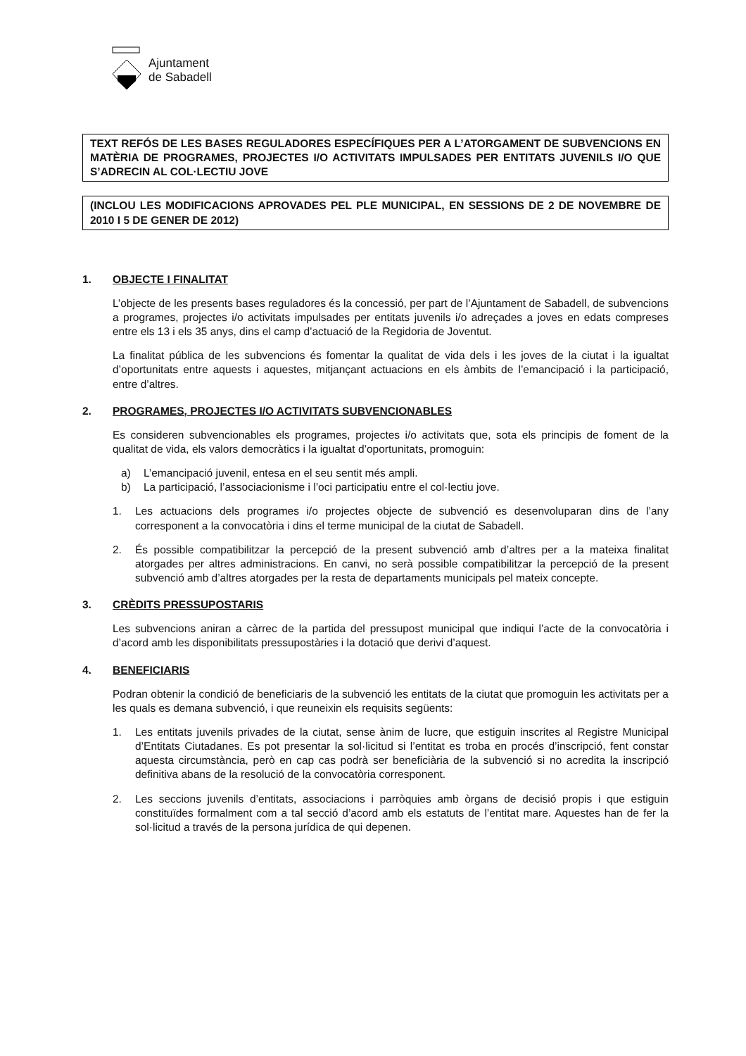Ajuntament
de Sabadell
TEXT REFÓS DE LES BASES REGULADORES ESPECÍFIQUES PER A L’ATORGAMENT DE SUBVENCIONS EN MATÈRIA DE PROGRAMES, PROJECTES I/O ACTIVITATS IMPULSADES PER ENTITATS JUVENILS I/O QUE S’ADRECIN AL COL·LECTIU JOVE
(INCLOU LES MODIFICACIONS APROVADES PEL PLE MUNICIPAL, EN SESSIONS DE 2 DE NOVEMBRE DE 2010 I 5 DE GENER DE 2012)
1. OBJECTE I FINALITAT
L’objecte de les presents bases reguladores és la concessió, per part de l’Ajuntament de Sabadell, de subvencions a programes, projectes i/o activitats impulsades per entitats juvenils i/o adreçades a joves en edats compreses entre els 13 i els 35 anys, dins el camp d’actuació de la Regidoria de Joventut.
La finalitat pública de les subvencions és fomentar la qualitat de vida dels i les joves de la ciutat i la igualtat d’oportunitats entre aquests i aquestes, mitjançant actuacions en els àmbits de l’emancipació i la participació, entre d’altres.
2. PROGRAMES, PROJECTES I/O ACTIVITATS SUBVENCIONABLES
Es consideren subvencionables els programes, projectes i/o activitats que, sota els principis de foment de la qualitat de vida, els valors democràtics i la igualtat d’oportunitats, promoguin:
a) L’emancipació juvenil, entesa en el seu sentit més ampli.
b) La participació, l’associacionisme i l’oci participatiu entre el col·lectiu jove.
1. Les actuacions dels programes i/o projectes objecte de subvenció es desenvoluparan dins de l’any corresponent a la convocatòria i dins el terme municipal de la ciutat de Sabadell.
2. És possible compatibilitzar la percepció de la present subvenció amb d’altres per a la mateixa finalitat atorgades per altres administracions. En canvi, no serà possible compatibilitzar la percepció de la present subvenció amb d’altres atorgades per la resta de departaments municipals pel mateix concepte.
3. CRÈDITS PRESSUPOSTARIS
Les subvencions aniran a càrrec de la partida del pressupost municipal que indiqui l’acte de la convocatòria i d’acord amb les disponibilitats pressupostàries i la dotació que derivi d’aquest.
4. BENEFICIARIS
Podran obtenir la condició de beneficiaris de la subvenció les entitats de la ciutat que promoguin les activitats per a les quals es demana subvenció, i que reuneixin els requisits següents:
1. Les entitats juvenils privades de la ciutat, sense ànim de lucre, que estiguin inscrites al Registre Municipal d’Entitats Ciutadanes. Es pot presentar la sol·licitud si l’entitat es troba en procés d’inscripció, fent constar aquesta circumstància, però en cap cas podrà ser beneficiària de la subvenció si no acredita la inscripció definitiva abans de la resolució de la convocatòria corresponent.
2. Les seccions juvenils d’entitats, associacions i parròquies amb òrgans de decisió propis i que estiguin constituïdes formalment com a tal secció d’acord amb els estatuts de l’entitat mare. Aquestes han de fer la sol·licitud a través de la persona jurídica de qui depenen.